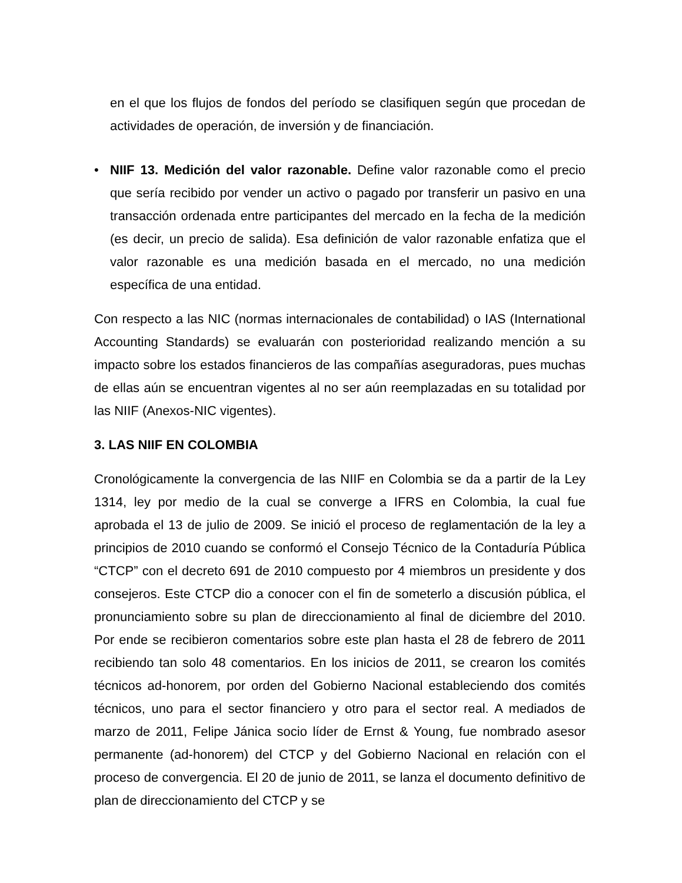en el que los flujos de fondos del período se clasifiquen según que procedan de actividades de operación, de inversión y de financiación.
• NIIF 13. Medición del valor razonable. Define valor razonable como el precio que sería recibido por vender un activo o pagado por transferir un pasivo en una transacción ordenada entre participantes del mercado en la fecha de la medición (es decir, un precio de salida). Esa definición de valor razonable enfatiza que el valor razonable es una medición basada en el mercado, no una medición específica de una entidad.
Con respecto a las NIC (normas internacionales de contabilidad) o IAS (International Accounting Standards) se evaluarán con posterioridad realizando mención a su impacto sobre los estados financieros de las compañías aseguradoras, pues muchas de ellas aún se encuentran vigentes al no ser aún reemplazadas en su totalidad por las NIIF (Anexos-NIC vigentes).
3. LAS NIIF EN COLOMBIA
Cronológicamente la convergencia de las NIIF en Colombia se da a partir de la Ley 1314, ley por medio de la cual se converge a IFRS en Colombia, la cual fue aprobada el 13 de julio de 2009. Se inició el proceso de reglamentación de la ley a principios de 2010 cuando se conformó el Consejo Técnico de la Contaduría Pública “CTCP” con el decreto 691 de 2010 compuesto por 4 miembros un presidente y dos consejeros. Este CTCP dio a conocer con el fin de someterlo a discusión pública, el pronunciamiento sobre su plan de direccionamiento al final de diciembre del 2010. Por ende se recibieron comentarios sobre este plan hasta el 28 de febrero de 2011 recibiendo tan solo 48 comentarios. En los inicios de 2011, se crearon los comités técnicos ad-honorem, por orden del Gobierno Nacional estableciendo dos comités técnicos, uno para el sector financiero y otro para el sector real. A mediados de marzo de 2011, Felipe Jánica socio líder de Ernst & Young, fue nombrado asesor permanente (ad-honorem) del CTCP y del Gobierno Nacional en relación con el proceso de convergencia. El 20 de junio de 2011, se lanza el documento definitivo de plan de direccionamiento del CTCP y se